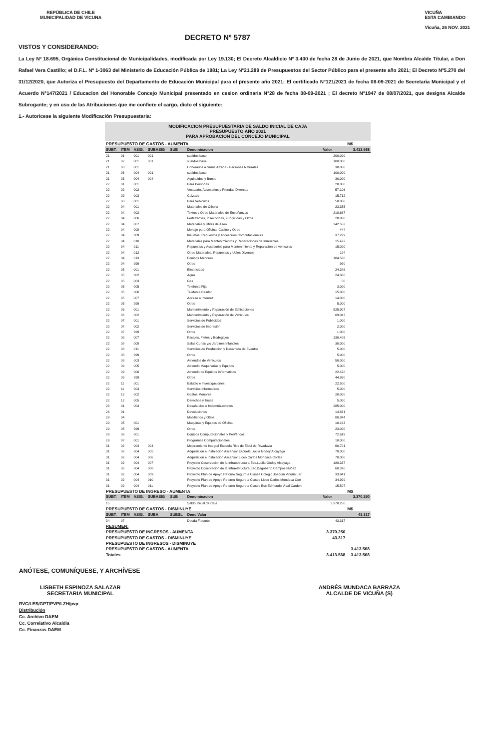REPÚBLICA DE CHILE
MUNICIPALIDAD DE VICUNA
VICUÑA
ESTA CAMBIANDO
Vicuña, 26 NOV. 2021
DECRETO Nº 5787
VISTOS Y CONSIDERANDO:
La Ley Nº 18.695, Orgánica Constitucional de Municipalidades, modificada por Ley 19.130; El Decreto Alcaldicio Nº 3.400 de fecha 28 de Junio de 2021, que Nombra Alcalde Titular, a Don Rafael Vera Castillo; el D.F.L. Nº 1-3063 del Ministerio de Educación Pública de 1981; La Ley N°21.289 de Presupuestos del Sector Público para el presente año 2021; El Decreto Nº5.270 del 31/12/2020, que Autoriza el Presupuesto del Departamento de Educación Municipal para el presente año 2021; El certificado N°121/2021 de fecha 08-09-2021 de Secretaria Municipal y el Acuerdo N°147/2021 / Educacion del Honorable Concejo Municipal presentado en cesion ordinaria N°28 de fecha 08-09-2021 ; El decreto N°1947 de 08/07/2021, que designa Alcalde Subrogante; y en uso de las Atribuciones que me confiere el cargo, dicto el siguiente:
1.- Autoricese la siguiente Modificación Presupuestaria:
| MODIFICACION PRESUPUESTARIA DE SALDO INICIAL DE CAJA PRESUPUESTO AÑO 2021 PARA APROBACION DEL CONCEJO MUNICIPAL | | | | | | | |
| PRESUPUESTO DE GASTOS - AUMENTA | | | | | | | M$ |
| SUBT. | ITEM | ASIG. | SUBASIG | SUB | Denominacion | Valor | 3.413.568 |
| 21 | 01 | 001 | 001 | | sueldos base | 200.000 | |
| 21 | 02 | 001 | 001 | | sueldos base | 100.000 | |
| 21 | 03 | 001 | | | Honorarios a Suma Alzada - Personas Naturales | 30.000 | |
| 21 | 03 | 004 | 001 | | sueldos base | 100.000 | |
| 21 | 03 | 004 | 004 | | Aguinaldos y Bonos | 30.000 | |
| 22 | 01 | 001 | | | Para Personas | 20.000 | |
| 22 | 02 | 002 | | | Vestuario, Accesorios y Prendas Diversas | 57.106 | |
| 22 | 02 | 003 | | | Calzado | 15.712 | |
| 22 | 03 | 001 | | | Para Vehiculos | 50.000 | |
| 22 | 04 | 001 | | | Materiales de Oficina | 23.355 | |
| 22 | 04 | 002 | | | Textos y Otros Materiales de Enseñanzas | 218.667 | |
| 22 | 04 | 006 | | | Fertilizantes, Insecticidas, Fungicidas y Otros | 20.000 | |
| 22 | 04 | 007 | | | Materiales y Utiles de Aseo | 242.553 | |
| 22 | 04 | 008 | | | Menaje para Oficina, Casino y Otros | 444 | |
| 22 | 04 | 009 | | | Insumos, Repuestos y Accesorios Computacionales | 37.229 | |
| 22 | 04 | 010 | | | Materiales para Mantenimientos y Reparaciones de Inmuebles | 15.472 | |
| 22 | 04 | 011 | | | Repuestos y Accesorios para Mantenimiento y Reparación de vehiculos | 15.000 | |
| 22 | 04 | 012 | | | Otros Materiales, Repuestos y Utiles Diversos | 194 | |
| 22 | 04 | 013 | | | Equipos Menores | 184.536 | |
| 22 | 04 | 999 | | | Otros | 990 | |
| 22 | 05 | 001 | | | Electricidad | 24.386 | |
| 22 | 05 | 002 | | | Agua | 24.386 | |
| 22 | 05 | 003 | | | Gas | 50 | |
| 22 | 05 | 005 | | | Telefonia Fija | 3.000 | |
| 22 | 05 | 006 | | | Telefonia Celular | 15.000 | |
| 22 | 05 | 007 | | | Acceso a Internet | 14.000 | |
| 22 | 05 | 999 | | | Otros | 5.000 | |
| 22 | 06 | 001 | | | Mantenimiento y Reparación de Edificaciones | 525.907 | |
| 22 | 06 | 002 | | | Mantenimiento y Reparación de Vehiculos | 69.047 | |
| 22 | 07 | 001 | | | Servicios de Publicidad | 1.000 | |
| 22 | 07 | 002 | | | Servicios de Impresión | 2.000 | |
| 22 | 07 | 999 | | | Otros | 1.000 | |
| 22 | 08 | 007 | | | Pasajes, Fletes y Bodegajes | 130.405 | |
| 22 | 08 | 008 | | | Salas Cunas y/o Jardines Infantiles | 30.000 | |
| 22 | 08 | 011 | | | Servicios de Produccion y Desarrollo de Eventos | 5.000 | |
| 22 | 08 | 999 | | | Otros | 5.000 | |
| 22 | 09 | 003 | | | Arriendos de Vehiculos | 50.000 | |
| 22 | 09 | 005 | | | Arriendo Maquinarias y Equipos | 5.000 | |
| 22 | 09 | 006 | | | Arriendo de Equipos Informaticos | 22.428 | |
| 22 | 09 | 999 | | | Otros | 44.890 | |
| 22 | 11 | 001 | | | Estudio e Investigaciones | 22.500 | |
| 22 | 11 | 003 | | | Servicios Informaticos | 5.000 | |
| 22 | 12 | 002 | | | Gastos Menores | 20.000 | |
| 22 | 12 | 005 | | | Derechos y Tasas | 5.000 | |
| 23 | 01 | 004 | | | Desahucios e Indemnizaciones | 285.000 | |
| 26 | 01 | | | | Devoluciones | 14.831 | |
| 29 | 04 | | | | Mobiliarios y Otros | 80.844 | |
| 29 | 05 | 001 | | | Maquinas y Equipos de Oficina | 10.163 | |
| 29 | 05 | 999 | | | Otros | 23.000 | |
| 29 | 06 | 001 | | | Equipos Computacionales y Periféricos | 72.619 | |
| 29 | 07 | 001 | | | Programas Computacionales | 10.000 | |
| 31 | 02 | 004 | 004 | | Mejoramiento Integral Escuela Rios de Elqui de Rivadavia | 60.701 | |
| 31 | 02 | 004 | 005 | | Adquisicion e Instalacion Ascensor Escuela Lucila Godoy Alcayaga | 70.000 | |
| 31 | 02 | 004 | 006 | | Adquisicion e Instalacion Ascensor Liceo Carlos Mondaca Cortes | 70.000 | |
| 31 | 02 | 004 | 007 | | Proyecto Coservacion de la Infraestructura Esc.Lucila Godoy Alcayaga | 180.337 | |
| 31 | 02 | 004 | 008 | | Proyecto Coservacion de la Infraestructura Esc.Dagoberto Campos Nuñez | 60.370 | |
| 31 | 02 | 004 | 009 | | Proyecto Plan de Apoyo Retorno Seguro a Clases Colegio Joaquin Vicuña Lar | 33.941 | |
| 31 | 02 | 004 | 010 | | Proyecto Plan de Apoyo Retorno Seguro a Clases Liceo Carlos Mondaca Cort | 34.999 | |
| 31 | 02 | 004 | 011 | | Proyecto Plan de Apoyo Retorno Seguro a Clases Esc.Edmundo Vidal Carden | 15.507 | |
| PRESUPUESTO DE INGRESO - AUMENTA | | | | | | | M$ |
| SUBT. | ITEM | ASIG. | SUBASIG | SUB | Denominacion | Valor | 3.370.250 |
| 15 | | | | | Saldo Inicial de Caja | 3.370.250 | |
| PRESUPUESTO DE GASTOS - DISMINUYE | | | | | | | M$ |
| SUBT. | ITEM | ASIG. | SUBA | SUBSL | Denc Valor | | 43.317 |
| 34 | 07 | | | | Deuda Flotante | 43.317 | |
| RESUMEN: | | | | | | | |
| PRESUPUESTO DE INGRESOS - AUMENTA | | | | | | 3.370.250 | |
| PRESUPUESTO DE GASTOS - DISMINUYE | | | | | | 43.317 | |
| PRESUPUESTO DE INGRESOS - DISMINUYE | | | | | | | |
| PRESUPUESTO DE GASTOS - AUMENTA | | | | | | | 3.413.568 |
| Totales | | | | | | 3.413.568 | 3.413.568 |
ANÓTESE, COMUNÍQUESE, Y ARCHÍVESE
LISBETH ESPINOZA SALAZAR
SECRETARIA MUNICIPAL
ANDRÉS MUNDACA BARRAZA
ALCALDE DE VICUÑA (S)
RVC/LES/GPT/PVP/LZH/pvp
Distribución
Cc. Archivo DAEM
Cc. Correlativo Alcaldia
Cc. Finanzas DAEM